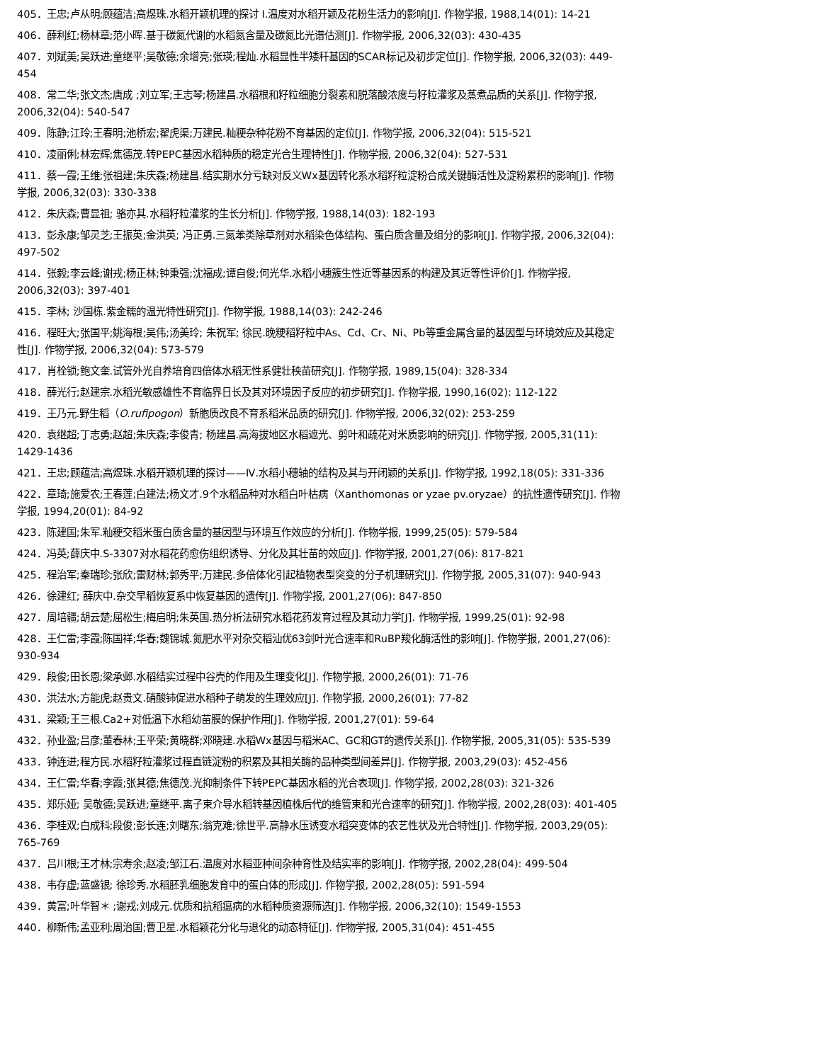405．王忠;卢从明;顾蕴洁;高煜珠.水稻开颖机理的探讨 Ⅰ.温度对水稻开颖及花粉生活力的影响[J]. 作物学报, 1988,14(01): 14-21
406．薛利红;杨林章;范小晖.基于碳氮代谢的水稻氮含量及碳氮比光谱估测[J]. 作物学报, 2006,32(03): 430-435
407．刘斌美;吴跃进;童继平;吴敬德;余增亮;张瑛;程灿.水稻显性半矮秆基因的SCAR标记及初步定位[J]. 作物学报, 2006,32(03): 449-454
408．常二华;张文杰;唐成 ;刘立军;王志琴;杨建昌.水稻根和籽粒细胞分裂素和脱落酸浓度与籽粒灌浆及蒸煮品质的关系[J]. 作物学报, 2006,32(04): 540-547
409．陈静;江玲;王春明;池桥宏;翟虎渠;万建民.籼粳杂种花粉不育基因的定位[J]. 作物学报, 2006,32(04): 515-521
410．凌丽俐;林宏辉;焦德茂.转PEPC基因水稻种质的稳定光合生理特性[J]. 作物学报, 2006,32(04): 527-531
411．蔡一霞;王维;张祖建;朱庆森;杨建昌.结实期水分亏缺对反义Wx基因转化系水稻籽粒淀粉合成关键酶活性及淀粉累积的影响[J]. 作物学报, 2006,32(03): 330-338
412．朱庆森;曹显祖; 骆亦其.水稻籽粒灌浆的生长分析[J]. 作物学报, 1988,14(03): 182-193
413．彭永康;邹灵芝;王振英;金洪英; 冯正勇.三氮苯类除草剂对水稻染色体结构、蛋白质含量及组分的影响[J]. 作物学报, 2006,32(04): 497-502
414．张毅;李云峰;谢戎;杨正林;钟秉强;沈福成;谭自俊;何光华.水稻小穗簇生性近等基因系的构建及其近等性评价[J]. 作物学报, 2006,32(03): 397-401
415．李林; 沙国栋.紫金糯的温光特性研究[J]. 作物学报, 1988,14(03): 242-246
416．程旺大;张国平;姚海根;吴伟;汤美玲; 朱祝军; 徐民.晚粳稻籽粒中As、Cd、Cr、Ni、Pb等重金属含量的基因型与环境效应及其稳定性[J]. 作物学报, 2006,32(04): 573-579
417．肖栓锁;鲍文奎.试管外光自养培育四倍体水稻无性系健壮秧苗研究[J]. 作物学报, 1989,15(04): 328-334
418．薛光行;赵建宗.水稻光敏感雄性不育临界日长及其对环境因子反应的初步研究[J]. 作物学报, 1990,16(02): 112-122
419．王乃元.野生稻（O.rufipogon）新胞质改良不育系稻米品质的研究[J]. 作物学报, 2006,32(02): 253-259
420．袁继超;丁志勇;赵超;朱庆森;李俊青; 杨建昌.高海拔地区水稻遮光、剪叶和疏花对米质影响的研究[J]. 作物学报, 2005,31(11): 1429-1436
421．王忠;顾蕴洁;高煜珠.水稻开颖机理的探讨——Ⅳ.水稻小穗轴的结构及其与开闭颖的关系[J]. 作物学报, 1992,18(05): 331-336
422．章琦;施爱农;王春莲;白建法;杨文才.9个水稻品种对水稻白叶枯病（Xanthomonas or yzae pv.oryzae）的抗性遗传研究[J]. 作物学报, 1994,20(01): 84-92
423．陈建国;朱军.籼粳交稻米蛋白质含量的基因型与环境互作效应的分析[J]. 作物学报, 1999,25(05): 579-584
424．冯英;薛庆中.S-3307对水稻花药愈伤组织诱导、分化及其壮苗的效应[J]. 作物学报, 2001,27(06): 817-821
425．程治军;秦瑞珍;张欣;雷财林;郭秀平;万建民.多倍体化引起植物表型突变的分子机理研究[J]. 作物学报, 2005,31(07): 940-943
426．徐建红; 薛庆中.杂交早稻恢复系中恢复基因的遗传[J]. 作物学报, 2001,27(06): 847-850
427．周培疆;胡云楚;屈松生;梅启明;朱英国.热分析法研究水稻花药发育过程及其动力学[J]. 作物学报, 1999,25(01): 92-98
428．王仁雷;李霞;陈国祥;华春;魏锦城.氮肥水平对杂交稻汕优63剑叶光合速率和RuBP羧化酶活性的影响[J]. 作物学报, 2001,27(06): 930-934
429．段俊;田长恩;梁承邺.水稻结实过程中谷壳的作用及生理变化[J]. 作物学报, 2000,26(01): 71-76
430．洪法水;方能虎;赵贵文.硝酸铈促进水稻种子萌发的生理效应[J]. 作物学报, 2000,26(01): 77-82
431．梁颖;王三根.Ca2+对低温下水稻幼苗膜的保护作用[J]. 作物学报, 2001,27(01): 59-64
432．孙业盈;吕彦;董春林;王平荣;黄晓群;邓晓建.水稻Wx基因与稻米AC、GC和GT的遗传关系[J]. 作物学报, 2005,31(05): 535-539
433．钟连进;程方民.水稻籽粒灌浆过程直链淀粉的积累及其相关酶的品种类型间差异[J]. 作物学报, 2003,29(03): 452-456
434．王仁雷;华春;李霞;张其德;焦德茂.光抑制条件下转PEPC基因水稻的光合表现[J]. 作物学报, 2002,28(03): 321-326
435．郑乐娅; 吴敬德;吴跃进;童继平.离子束介导水稻转基因植株后代的维管束和光合速率的研究[J]. 作物学报, 2002,28(03): 401-405
436．李桂双;白成科;段俊;彭长连;刘曙东;翁克难;徐世平.高静水压诱变水稻突变体的农艺性状及光合特性[J]. 作物学报, 2003,29(05): 765-769
437．吕川根;王才林;宗寿余;赵凌;邹江石.温度对水稻亚种间杂种育性及结实率的影响[J]. 作物学报, 2002,28(04): 499-504
438．韦存虚;蓝盛银; 徐珍秀.水稻胚乳细胞发育中的蛋白体的形成[J]. 作物学报, 2002,28(05): 591-594
439．黄富;叶华智＊ ;谢戎;刘成元.优质和抗稻瘟病的水稻种质资源筛选[J]. 作物学报, 2006,32(10): 1549-1553
440．柳新伟;孟亚利;周治国;曹卫星.水稻颖花分化与退化的动态特征[J]. 作物学报, 2005,31(04): 451-455